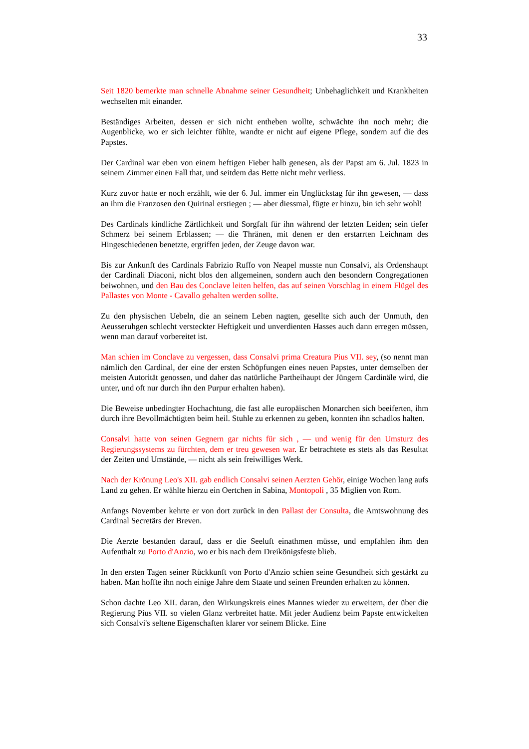33
Seit 1820 bemerkte man schnelle Abnahme seiner Gesundheit; Unbehaglichkeit und Krankheiten wechselten mit einander.
Beständiges Arbeiten, dessen er sich nicht entheben wollte, schwächte ihn noch mehr; die Augenblicke, wo er sich leichter fühlte, wandte er nicht auf eigene Pflege, sondern auf die des Papstes.
Der Cardinal war eben von einem heftigen Fieber halb genesen, als der Papst am 6. Jul. 1823 in seinem Zimmer einen Fall that, und seitdem das Bette nicht mehr verliess.
Kurz zuvor hatte er noch erzählt, wie der 6. Jul. immer ein Unglückstag für ihn gewesen, — dass an ihm die Franzosen den Quirinal erstiegen ; — aber diessmal, fügte er hinzu, bin ich sehr wohl!
Des Cardinals kindliche Zärtlichkeit und Sorgfalt für ihn während der letzten Leiden; sein tiefer Schmerz bei seinem Erblassen; — die Thränen, mit denen er den erstarrten Leichnam des Hingeschiedenen benetzte, ergriffen jeden, der Zeuge davon war.
Bis zur Ankunft des Cardinals Fabrizio Ruffo von Neapel musste nun Consalvi, als Ordenshaupt der Cardinali Diaconi, nicht blos den allgemeinen, sondern auch den besondern Congregationen beiwohnen, und den Bau des Conclave leiten helfen, das auf seinen Vorschlag in einem Flügel des Pallastes von Monte - Cavallo gehalten werden sollte.
Zu den physischen Uebeln, die an seinem Leben nagten, gesellte sich auch der Unmuth, den Aeusseruhgen schlecht versteckter Heftigkeit und unverdienten Hasses auch dann erregen müssen, wenn man darauf vorbereitet ist.
Man schien im Conclave zu vergessen, dass Consalvi prima Creatura Pius VII. sey, (so nennt man nämlich den Cardinal, der eine der ersten Schöpfungen eines neuen Papstes, unter demselben der meisten Autorität genossen, und daher das natürliche Partheihaupt der Jüngern Cardinäle wird, die unter, und oft nur durch ihn den Purpur erhalten haben).
Die Beweise unbedingter Hochachtung, die fast alle europäischen Monarchen sich beeiferten, ihm durch ihre Bevollmächtigten beim heil. Stuhle zu erkennen zu geben, konnten ihn schadlos halten.
Consalvi hatte von seinen Gegnern gar nichts für sich , — und wenig für den Umsturz des Regierungssystems zu fürchten, dem er treu gewesen war. Er betrachtete es stets als das Resultat der Zeiten und Umstände, — nicht als sein freiwilliges Werk.
Nach der Krönung Leo's XII. gab endlich Consalvi seinen Aerzten Gehör, einige Wochen lang aufs Land zu gehen. Er wählte hierzu ein Oertchen in Sabina, Montopoli , 35 Miglien von Rom.
Anfangs November kehrte er von dort zurück in den Pallast der Consulta, die Amtswohnung des Cardinal Secretärs der Breven.
Die Aerzte bestanden darauf, dass er die Seeluft einathmen müsse, und empfahlen ihm den Aufenthalt zu Porto d'Anzio, wo er bis nach dem Dreikönigsfeste blieb.
In den ersten Tagen seiner Rückkunft von Porto d'Anzio schien seine Gesundheit sich gestärkt zu haben. Man hoffte ihn noch einige Jahre dem Staate und seinen Freunden erhalten zu können.
Schon dachte Leo XII. daran, den Wirkungskreis eines Mannes wieder zu erweitern, der über die Regierung Pius VII. so vielen Glanz verbreitet hatte. Mit jeder Audienz beim Papste entwickelten sich Consalvi's seltene Eigenschaften klarer vor seinem Blicke. Eine